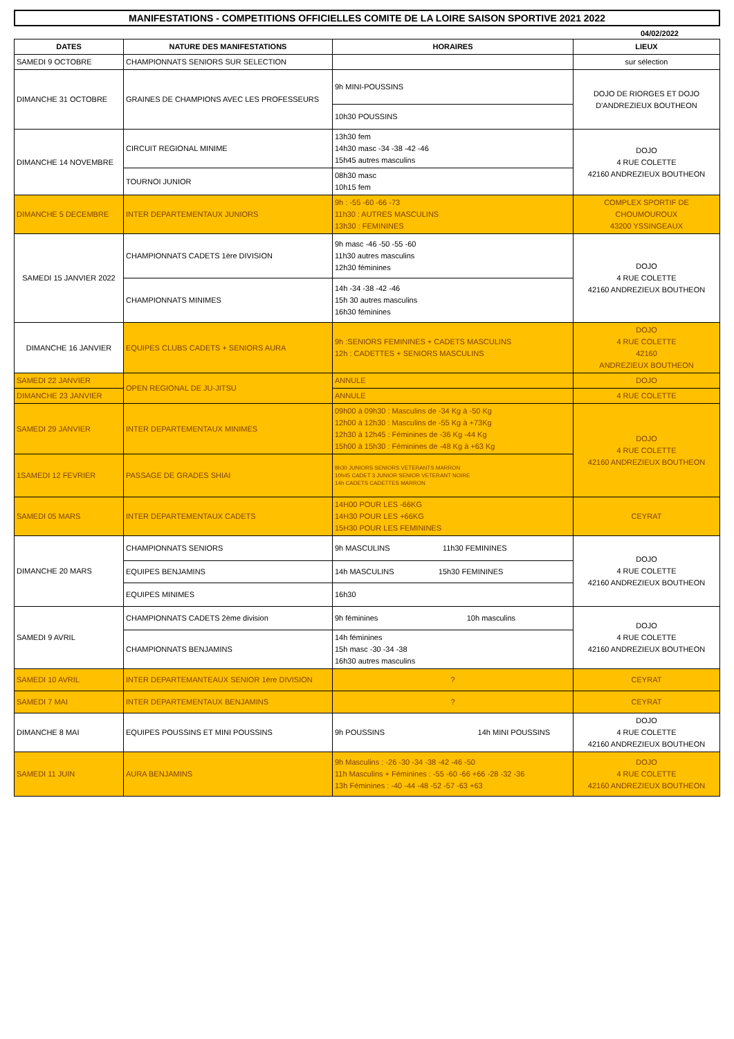MANIFESTATIONS - COMPETITIONS OFFICIELLES COMITE DE LA LOIRE SAISON SPORTIVE 2021 2022
04/02/2022
| DATES | NATURE DES MANIFESTATIONS | HORAIRES | LIEUX |
| --- | --- | --- | --- |
| SAMEDI 9 OCTOBRE | CHAMPIONNATS SENIORS SUR SELECTION | | sur sélection |
| DIMANCHE 31 OCTOBRE | GRAINES DE CHAMPIONS AVEC LES PROFESSEURS | 9h MINI-POUSSINS | DOJO DE RIORGES ET DOJO D'ANDREZIEUX BOUTHEON |
| | | 10h30 POUSSINS | |
| DIMANCHE 14 NOVEMBRE | CIRCUIT REGIONAL MINIME | 13h30 fem 14h30 masc -34 -38 -42 -46 15h45 autres masculins | DOJO 4 RUE COLETTE 42160 ANDREZIEUX BOUTHEON |
| | TOURNOI JUNIOR | 08h30 masc 10h15 fem | |
| DIMANCHE 5 DECEMBRE | INTER DEPARTEMENTAUX JUNIORS | 9h : -55 -60 -66 -73 11h30 : AUTRES MASCULINS 13h30 : FEMININES | COMPLEX SPORTIF DE CHOUMOUROUX 43200 YSSINGEAUX |
| SAMEDI 15 JANVIER 2022 | CHAMPIONNATS CADETS 1ère DIVISION | 9h masc -46 -50 -55 -60 11h30 autres masculins 12h30 féminines | DOJO 4 RUE COLETTE 42160 ANDREZIEUX BOUTHEON |
| | CHAMPIONNATS MINIMES | 14h -34 -38 -42 -46 15h 30 autres masculins 16h30 féminines | |
| DIMANCHE 16 JANVIER | EQUIPES CLUBS CADETS + SENIORS AURA | 9h :SENIORS FEMININES + CADETS MASCULINS 12h : CADETTES + SENIORS MASCULINS | DOJO 4 RUE COLETTE 42160 ANDREZIEUX BOUTHEON |
| SAMEDI 22 JANVIER | OPEN REGIONAL DE JU-JITSU | ANNULE | DOJO |
| DIMANCHE 23 JANVIER | | ANNULE | 4 RUE COLETTE |
| SAMEDI 29 JANVIER | INTER DEPARTEMENTAUX MINIMES | 09h00 à 09h30 : Masculins de -34 Kg à -50 Kg 12h00 à 12h30 : Masculins de -55 Kg à +73Kg 12h30 à 12h45 : Féminines de -36 Kg -44 Kg 15h00 à 15h30 : Féminines de -48 Kg à +63 Kg | DOJO 4 RUE COLETTE 42160 ANDREZIEUX BOUTHEON |
| 1SAMEDI 12 FEVRIER | PASSAGE DE GRADES SHIAI | 8h30 JUNIORS SENIORS VETERANTS MARRON 10h45 CADET 3 JUNIOR SENIOR VETERANT NOIRE 14h CADETS CADETTES MARRON | |
| SAMEDI 05 MARS | INTER DEPARTEMENTAUX CADETS | 14H00 POUR LES -66KG 14H30 POUR LES +66KG 15H30 POUR LES FEMININES | CEYRAT |
| DIMANCHE 20 MARS | CHAMPIONNATS SENIORS | 9h MASCULINS 11h30 FEMININES | DOJO 4 RUE COLETTE 42160 ANDREZIEUX BOUTHEON |
| | EQUIPES BENJAMINS | 14h MASCULINS 15h30 FEMININES | |
| | EQUIPES MINIMES | 16h30 | |
| SAMEDI 9 AVRIL | CHAMPIONNATS CADETS 2ème division | 9h féminines 10h masculins | DOJO 4 RUE COLETTE 42160 ANDREZIEUX BOUTHEON |
| | CHAMPIONNATS BENJAMINS | 14h féminines 15h masc -30 -34 -38 16h30 autres masculins | |
| SAMEDI 10 AVRIL | INTER DEPARTEMANTEAUX SENIOR 1ère DIVISION | ? | CEYRAT |
| SAMEDI 7 MAI | INTER DEPARTEMENTAUX BENJAMINS | ? | CEYRAT |
| DIMANCHE 8 MAI | EQUIPES POUSSINS ET MINI POUSSINS | 9h POUSSINS 14h MINI POUSSINS | DOJO 4 RUE COLETTE 42160 ANDREZIEUX BOUTHEON |
| SAMEDI 11 JUIN | AURA BENJAMINS | 9h Masculins : -26 -30 -34 -38 -42 -46 -50 11h Masculins + Féminines : -55 -60 -66 +66 -28 -32 -36 13h Féminines : -40 -44 -48 -52 -57 -63 +63 | DOJO 4 RUE COLETTE 42160 ANDREZIEUX BOUTHEON |